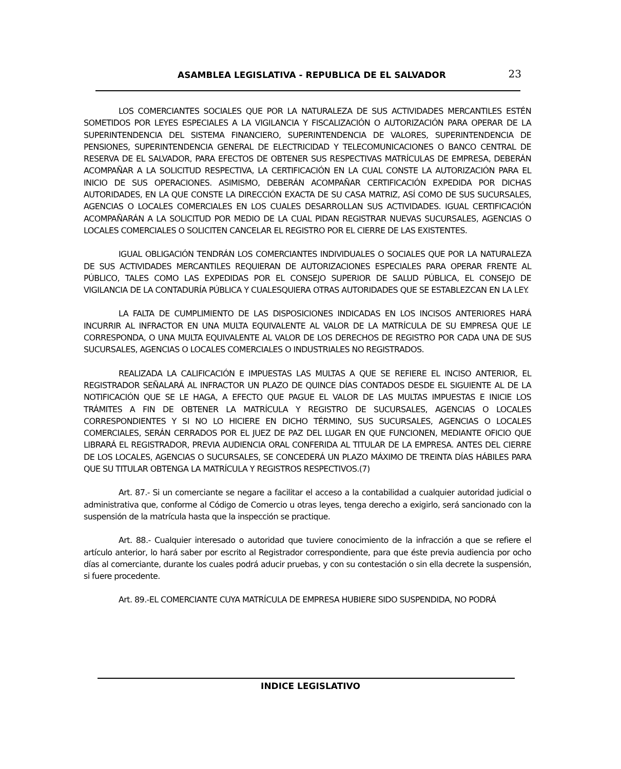ASAMBLEA LEGISLATIVA - REPUBLICA DE EL SALVADOR 23
LOS COMERCIANTES SOCIALES QUE POR LA NATURALEZA DE SUS ACTIVIDADES MERCANTILES ESTÉN SOMETIDOS POR LEYES ESPECIALES A LA VIGILANCIA Y FISCALIZACIÓN O AUTORIZACIÓN PARA OPERAR DE LA SUPERINTENDENCIA DEL SISTEMA FINANCIERO, SUPERINTENDENCIA DE VALORES, SUPERINTENDENCIA DE PENSIONES, SUPERINTENDENCIA GENERAL DE ELECTRICIDAD Y TELECOMUNICACIONES O BANCO CENTRAL DE RESERVA DE EL SALVADOR, PARA EFECTOS DE OBTENER SUS RESPECTIVAS MATRÍCULAS DE EMPRESA, DEBERÁN ACOMPAÑAR A LA SOLICITUD RESPECTIVA, LA CERTIFICACIÓN EN LA CUAL CONSTE LA AUTORIZACIÓN PARA EL INICIO DE SUS OPERACIONES. ASIMISMO, DEBERÁN ACOMPAÑAR CERTIFICACIÓN EXPEDIDA POR DICHAS AUTORIDADES, EN LA QUE CONSTE LA DIRECCIÓN EXACTA DE SU CASA MATRIZ, ASÍ COMO DE SUS SUCURSALES, AGENCIAS O LOCALES COMERCIALES EN LOS CUALES DESARROLLAN SUS ACTIVIDADES. IGUAL CERTIFICACIÓN ACOMPAÑARÁN A LA SOLICITUD POR MEDIO DE LA CUAL PIDAN REGISTRAR NUEVAS SUCURSALES, AGENCIAS O LOCALES COMERCIALES O SOLICITEN CANCELAR EL REGISTRO POR EL CIERRE DE LAS EXISTENTES.
IGUAL OBLIGACIÓN TENDRÁN LOS COMERCIANTES INDIVIDUALES O SOCIALES QUE POR LA NATURALEZA DE SUS ACTIVIDADES MERCANTILES REQUIERAN DE AUTORIZACIONES ESPECIALES PARA OPERAR FRENTE AL PÚBLICO, TALES COMO LAS EXPEDIDAS POR EL CONSEJO SUPERIOR DE SALUD PÚBLICA, EL CONSEJO DE VIGILANCIA DE LA CONTADURÍA PÚBLICA Y CUALESQUIERA OTRAS AUTORIDADES QUE SE ESTABLEZCAN EN LA LEY.
LA FALTA DE CUMPLIMIENTO DE LAS DISPOSICIONES INDICADAS EN LOS INCISOS ANTERIORES HARÁ INCURRIR AL INFRACTOR EN UNA MULTA EQUIVALENTE AL VALOR DE LA MATRÍCULA DE SU EMPRESA QUE LE CORRESPONDA, O UNA MULTA EQUIVALENTE AL VALOR DE LOS DERECHOS DE REGISTRO POR CADA UNA DE SUS SUCURSALES, AGENCIAS O LOCALES COMERCIALES O INDUSTRIALES NO REGISTRADOS.
REALIZADA LA CALIFICACIÓN E IMPUESTAS LAS MULTAS A QUE SE REFIERE EL INCISO ANTERIOR, EL REGISTRADOR SEÑALARÁ AL INFRACTOR UN PLAZO DE QUINCE DÍAS CONTADOS DESDE EL SIGUIENTE AL DE LA NOTIFICACIÓN QUE SE LE HAGA, A EFECTO QUE PAGUE EL VALOR DE LAS MULTAS IMPUESTAS E INICIE LOS TRÁMITES A FIN DE OBTENER LA MATRÍCULA Y REGISTRO DE SUCURSALES, AGENCIAS O LOCALES CORRESPONDIENTES Y SI NO LO HICIERE EN DICHO TÉRMINO, SUS SUCURSALES, AGENCIAS O LOCALES COMERCIALES, SERÁN CERRADOS POR EL JUEZ DE PAZ DEL LUGAR EN QUE FUNCIONEN, MEDIANTE OFICIO QUE LIBRARÁ EL REGISTRADOR, PREVIA AUDIENCIA ORAL CONFERIDA AL TITULAR DE LA EMPRESA. ANTES DEL CIERRE DE LOS LOCALES, AGENCIAS O SUCURSALES, SE CONCEDERÁ UN PLAZO MÁXIMO DE TREINTA DÍAS HÁBILES PARA QUE SU TITULAR OBTENGA LA MATRÍCULA Y REGISTROS RESPECTIVOS.(7)
Art. 87.- Si un comerciante se negare a facilitar el acceso a la contabilidad a cualquier autoridad judicial o administrativa que, conforme al Código de Comercio u otras leyes, tenga derecho a exigirlo, será sancionado con la suspensión de la matrícula hasta que la inspección se practique.
Art. 88.- Cualquier interesado o autoridad que tuviere conocimiento de la infracción a que se refiere el artículo anterior, lo hará saber por escrito al Registrador correspondiente, para que éste previa audiencia por ocho días al comerciante, durante los cuales podrá aducir pruebas, y con su contestación o sin ella decrete la suspensión, si fuere procedente.
Art. 89.-EL COMERCIANTE CUYA MATRÍCULA DE EMPRESA HUBIERE SIDO SUSPENDIDA, NO PODRÁ
INDICE LEGISLATIVO